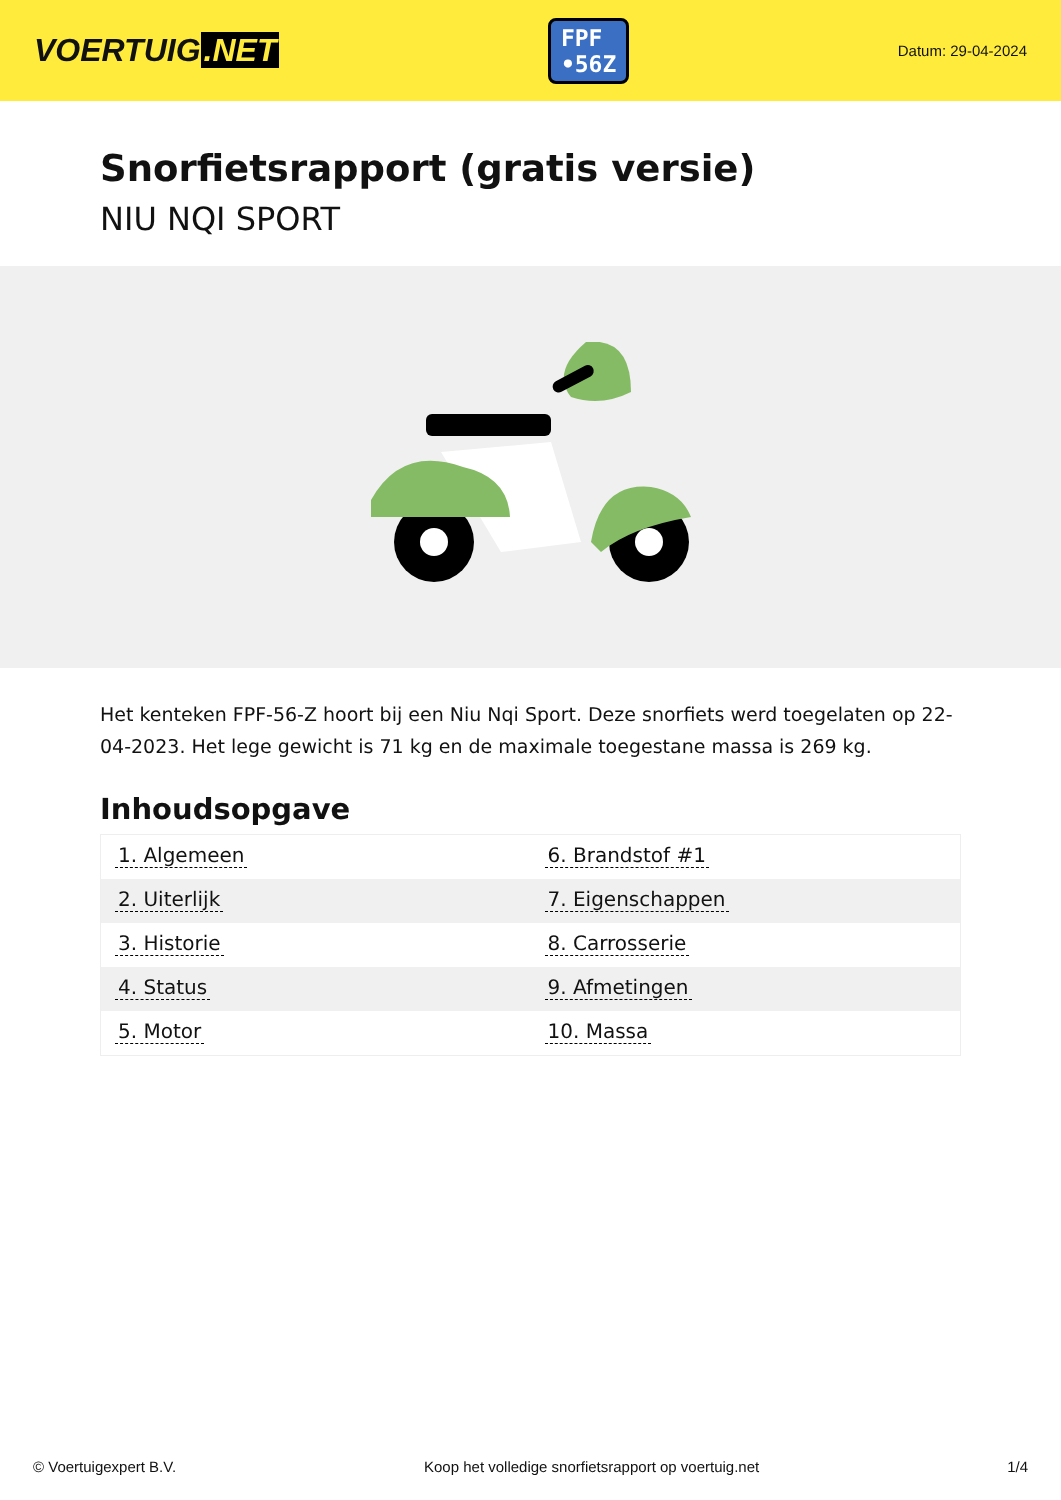VOERTUIG.NET
FPF
•56Z
Datum: 29-04-2024
Snorfietsrapport (gratis versie)
NIU NQI SPORT
Het kenteken FPF-56-Z hoort bij een Niu Nqi Sport. Deze snorfiets werd toegelaten op 22-04-2023. Het lege gewicht is 71 kg en de maximale toegestane massa is 269 kg.
Inhoudsopgave
| 1. Algemeen | 6. Brandstof #1 |
| 2. Uiterlijk | 7. Eigenschappen |
| 3. Historie | 8. Carrosserie |
| 4. Status | 9. Afmetingen |
| 5. Motor | 10. Massa |
© Voertuigexpert B.V. Koop het volledige snorfietsrapport op voertuig.net
1/4